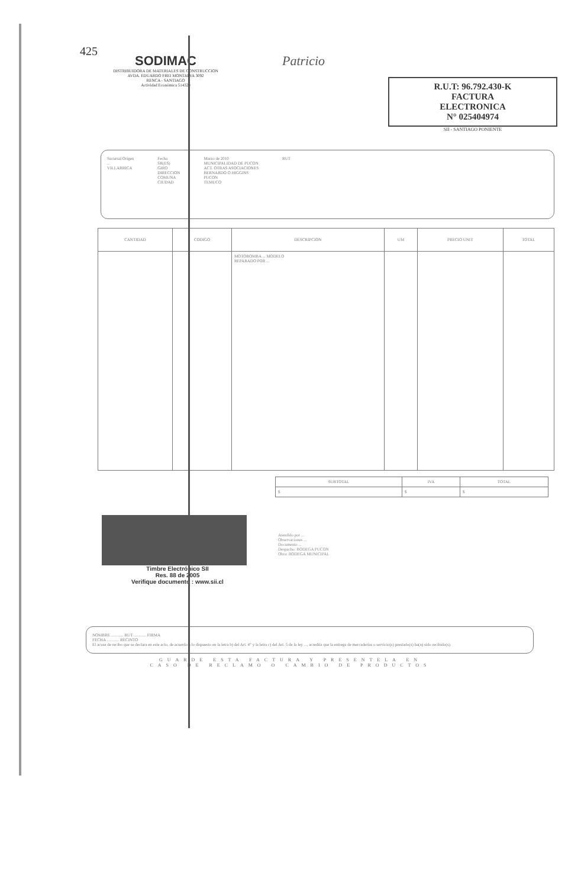425
SODIMAC
DISTRIBUIDORA DE MATERIALES DE CONSTRUCCION
AVDA. EDUARDO FREI MONTALVA 3092
RENCA - SANTIAGO
Actividad Económica 514320
Patricio
R.U.T: 96.792.430-K
FACTURA
ELECTRONICA
N° 025404974
SII - SANTIAGO PONIENTE
Sucursal Origen
...
VILLARRICA
Fecha
SR(ES)
GIRO
DIRECCION
COMUNA
CIUDAD
Marzo de 2010
MUNICIPALIDAD DE PUCON
ACT. OTRAS ASOCIACIONES
BERNARDO O HIGGINS
PUCON
TEMUCO
RUT
| CANTIDAD | CODIGO | DESCRIPCION | UM | PRECIO UNIT | TOTAL |
| --- | --- | --- | --- | --- | --- |
| | | MOTOBOMBA ... MODELO REPARADO POR ... | | | |
| SUBTOTAL | IVA | TOTAL |
| --- | --- | --- |
| $ | $ | $ |
Timbre Electrónico SII
Res. 88 de 2005
Verifique documento : www.sii.cl
Atendido por ...
Observaciones ...
Documento ...
Despacho: BODEGA PUCON
Obra: BODEGA MUNICIPAL
NOMBRE ............ RUT ............ FIRMA
FECHA ............ RECINTO
El acuse de recibo que se declara en este acto, de acuerdo a lo dispuesto en la letra b) del Art. 4° y la letra c) del Art. 5 de la ley ..., acredita que la entrega de mercaderías o servicio(s) prestado(s) ha(n) sido recibido(s).
GUARDE ESTA FACTURA Y PRESENTELA EN
CASO DE RECLAMO O CAMBIO DE PRODUCTOS